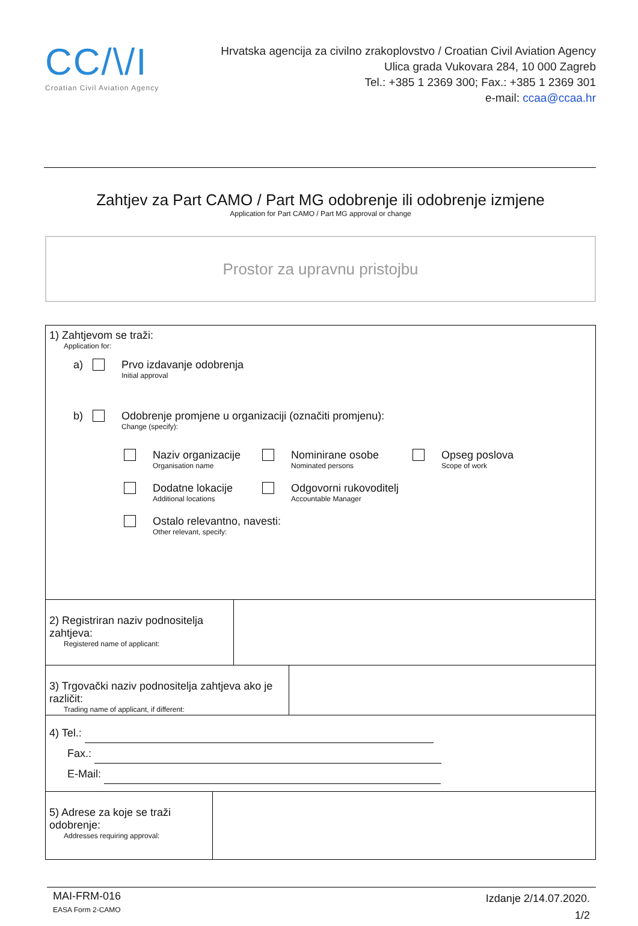CC/\/I
Croatian Civil Aviation Agency
Hrvatska agencija za civilno zrakoplovstvo / Croatian Civil Aviation Agency
Ulica grada Vukovara 284, 10 000 Zagreb
Tel.: +385 1 2369 300; Fax.: +385 1 2369 301
e-mail: ccaa@ccaa.hr
Zahtjev za Part CAMO / Part MG odobrenje ili odobrenje izmjene
Application for Part CAMO / Part MG approval or change
Prostor za upravnu pristojbu
1) Zahtjevom se traži:
Application for:
a) Prvo izdavanje odobrenja
Initial approval
b) Odobrenje promjene u organizaciji (označiti promjenu):
Change (specify):
Naziv organizacije
Organisation name
Nominirane osobe
Nominated persons
Opseg poslova
Scope of work
Dodatne lokacije
Additional locations
Odgovorni rukovoditelj
Accountable Manager
Ostalo relevantno, navesti:
Other relevant, specify:
2) Registriran naziv podnositelja zahtjeva:
Registered name of applicant:
3) Trgovački naziv podnositelja zahtjeva ako je različit:
Trading name of applicant, if different:
4) Tel.:
Fax.:
E-Mail:
5) Adrese za koje se traži odobrenje:
Addresses requiring approval:
MAI-FRM-016
EASA Form 2-CAMO
Izdanje 2/14.07.2020.
1/2